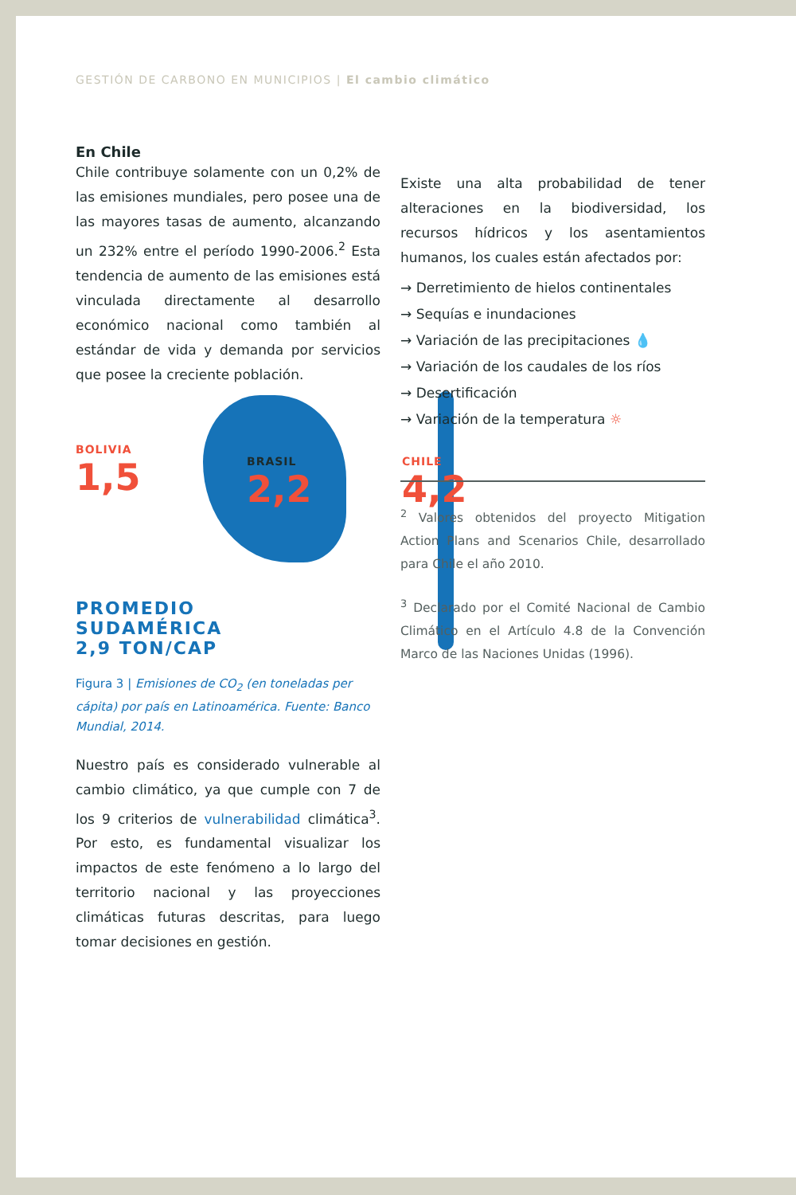GESTIÓN DE CARBONO EN MUNICIPIOS | El cambio climático
En Chile
Chile contribuye solamente con un 0,2% de las emisiones mundiales, pero posee una de las mayores tasas de aumento, alcanzando un 232% entre el período 1990-2006.<sup>2</sup> Esta tendencia de aumento de las emisiones está vinculada directamente al desarrollo económico nacional como también al estándar de vida y demanda por servicios que posee la creciente población.
BOLIVIA
1,5
BRASIL
2,2
CHILE
4,2
PROMEDIO
SUDAMÉRICA
2,9 TON/CAP
Figura 3 | Emisiones de CO<sub>2</sub> (en toneladas per cápita) por país en Latinoamérica. Fuente: Banco Mundial, 2014.
Nuestro país es considerado vulnerable al cambio climático, ya que cumple con 7 de los 9 criterios de vulnerabilidad climática<sup>3</sup>. Por esto, es fundamental visualizar los impactos de este fenómeno a lo largo del territorio nacional y las proyecciones climáticas futuras descritas, para luego tomar decisiones en gestión.
Existe una alta probabilidad de tener alteraciones en la biodiversidad, los recursos hídricos y los asentamientos humanos, los cuales están afectados por:
→ Derretimiento de hielos continentales
→ Sequías e inundaciones
→ Variación de las precipitaciones 💧
→ Variación de los caudales de los ríos
→ Desertificación
→ Variación de la temperatura ☼
<sup>2</sup> Valores obtenidos del proyecto Mitigation Action Plans and Scenarios Chile, desarrollado para Chile el año 2010.
<sup>3</sup> Declarado por el Comité Nacional de Cambio Climático en el Artículo 4.8 de la Convención Marco de las Naciones Unidas (1996).